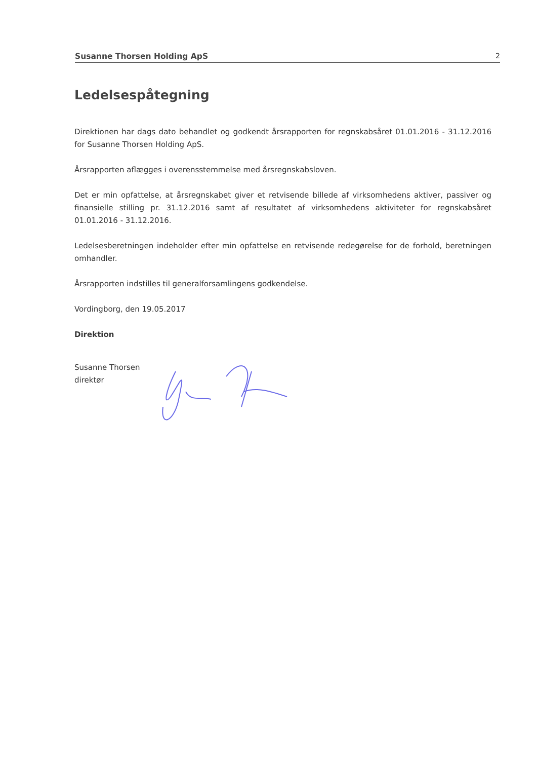Susanne Thorsen Holding ApS 2
Ledelsespåtegning
Direktionen har dags dato behandlet og godkendt årsrapporten for regnskabsåret 01.01.2016 - 31.12.2016 for Susanne Thorsen Holding ApS.
Årsrapporten aflægges i overensstemmelse med årsregnskabsloven.
Det er min opfattelse, at årsregnskabet giver et retvisende billede af virksomhedens aktiver, passiver og finansielle stilling pr. 31.12.2016 samt af resultatet af virksomhedens aktiviteter for regnskabsåret 01.01.2016 - 31.12.2016.
Ledelsesberetningen indeholder efter min opfattelse en retvisende redegørelse for de forhold, beretningen omhandler.
Årsrapporten indstilles til generalforsamlingens godkendelse.
Vordingborg, den 19.05.2017
Direktion
Susanne Thorsen
direktør